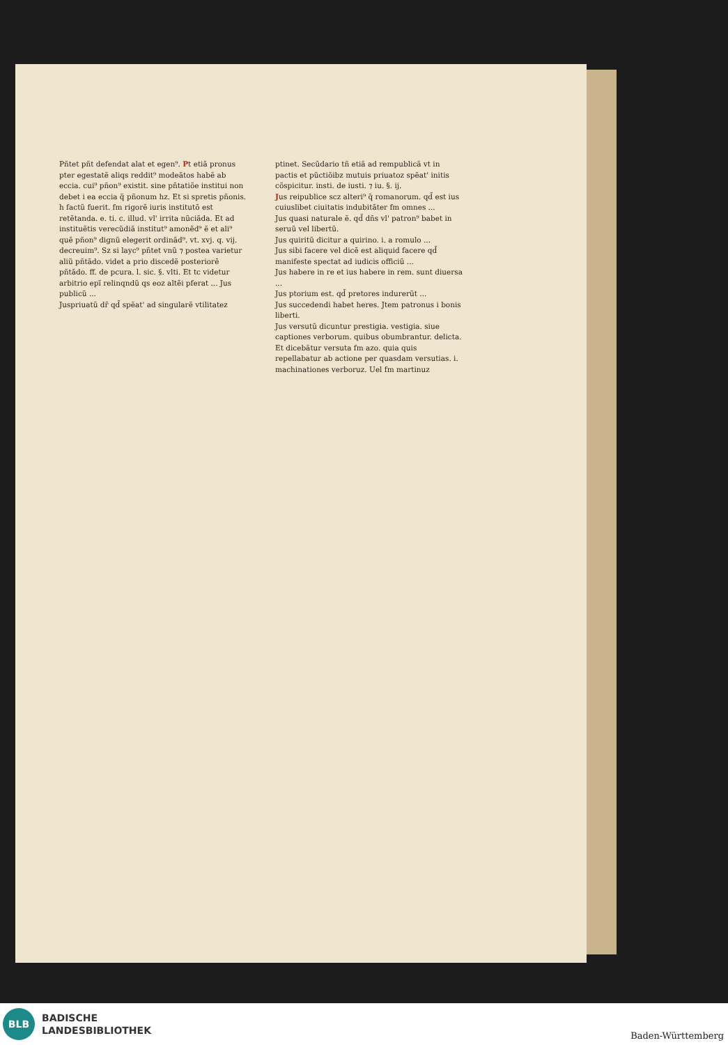Pñtet pñt defendat alat et egen⁹. Pt etiã pronus pter egestatẽ aliqs reddit⁹ modeãtos habẽ ab eccia. cui⁹ pñon⁹ existit. sine pñtatiõe institui non debet i ea eccia q̃ pñonum hz. Et si spretis pñonis. h factũ fuerit. fm rigorẽ iuris institutõ est retẽtanda. e. ti. c. illud. vl' irrita nũciãda. Et ad instituẽtis verecũdiã institut⁹ amonẽd⁹ ẽ et ali⁹ quẽ pñon⁹ dignũ elegerit ordinãd⁹. vt. xvj. q. vij. decreuim⁹. Sz si layc⁹ pñtet vnũ ⁊ postea varietur aliũ pñtãdo. videt a prio discedẽ posteriorẽ pñtãdo. ff. de pcura. l. sic. §. vlti. Et tc videtur arbitrio epĩ relinqndũ qs eoz altẽi pferat ... Jus publicũ ...
Juspriuatũ dr̃ qd̃ spẽat' ad singularẽ vtilitatez
ptinet. Secũdario tñ etiã ad rempublicã vt in pactis et pũctiõibz mutuis priuatoz spẽat' initis cõspicitur. insti. de iusti. ⁊ iu. §. ij.
Jus reipublice scz alteri⁹ q̃ romanorum. qd̃ est ius cuiuslibet ciuitatis indubitãter fm omnes ...
Jus quasi naturale ẽ. qd̃ dñs vl' patron⁹ babet in seruũ vel libertũ.
Jus quiritũ dicitur a quirino. i. a romulo ...
Jus sibi facere vel dicẽ est aliquid facere qd̃ manifeste spectat ad iudicis officiũ ...
Jus habere in re et ius habere in rem. sunt diuersa ...
Jus ptorium est. qd̃ pretores indurerũt ...
Jus succedendi habet heres. Jtem patronus i bonis liberti.
Jus versutũ dicuntur prestigia. vestigia. siue captiones verborum. quibus obumbrantur. delicta. Et dicebãtur versuta fm azo. quia quis repellabatur ab actione per quasdam versutias. i. machinationes verboruz. Uel fm martinuz
BLB
BADISCHE
LANDESBIBLIOTHEK
Baden-Württemberg